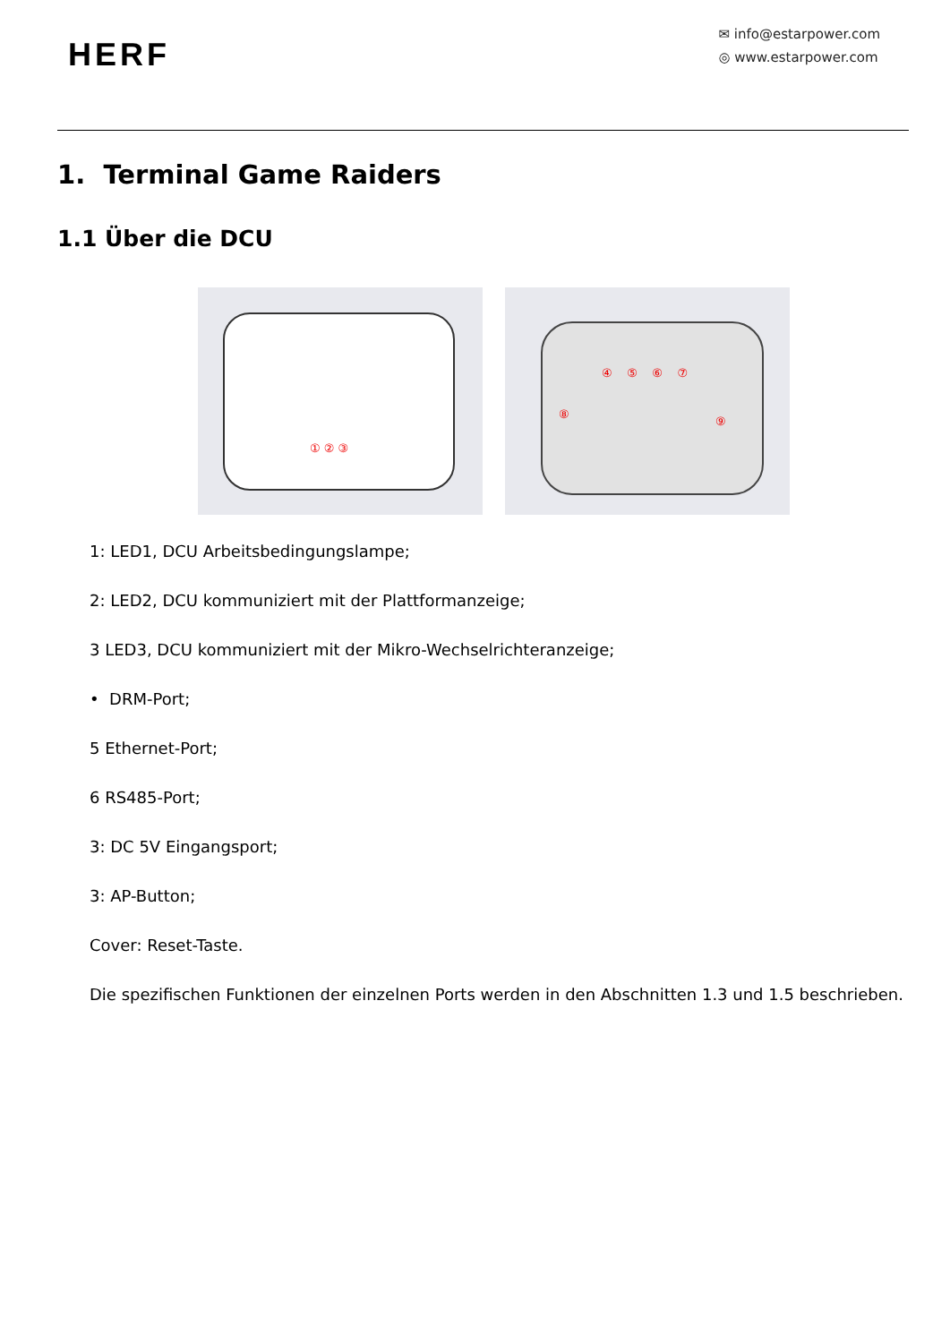HERF
✉ info@estarpower.com
◎ www.estarpower.com
1. Terminal Game Raiders
1.1 Über die DCU
① ② ③
④ ⑤ ⑥ ⑦
⑧
⑨
1: LED1, DCU Arbeitsbedingungslampe;
2: LED2, DCU kommuniziert mit der Plattformanzeige;
3 LED3, DCU kommuniziert mit der Mikro-Wechselrichteranzeige;
• DRM-Port;
5 Ethernet-Port;
6 RS485-Port;
3: DC 5V Eingangsport;
3: AP-Button;
Cover: Reset-Taste.
Die spezifischen Funktionen der einzelnen Ports werden in den Abschnitten 1.3 und 1.5 beschrieben.